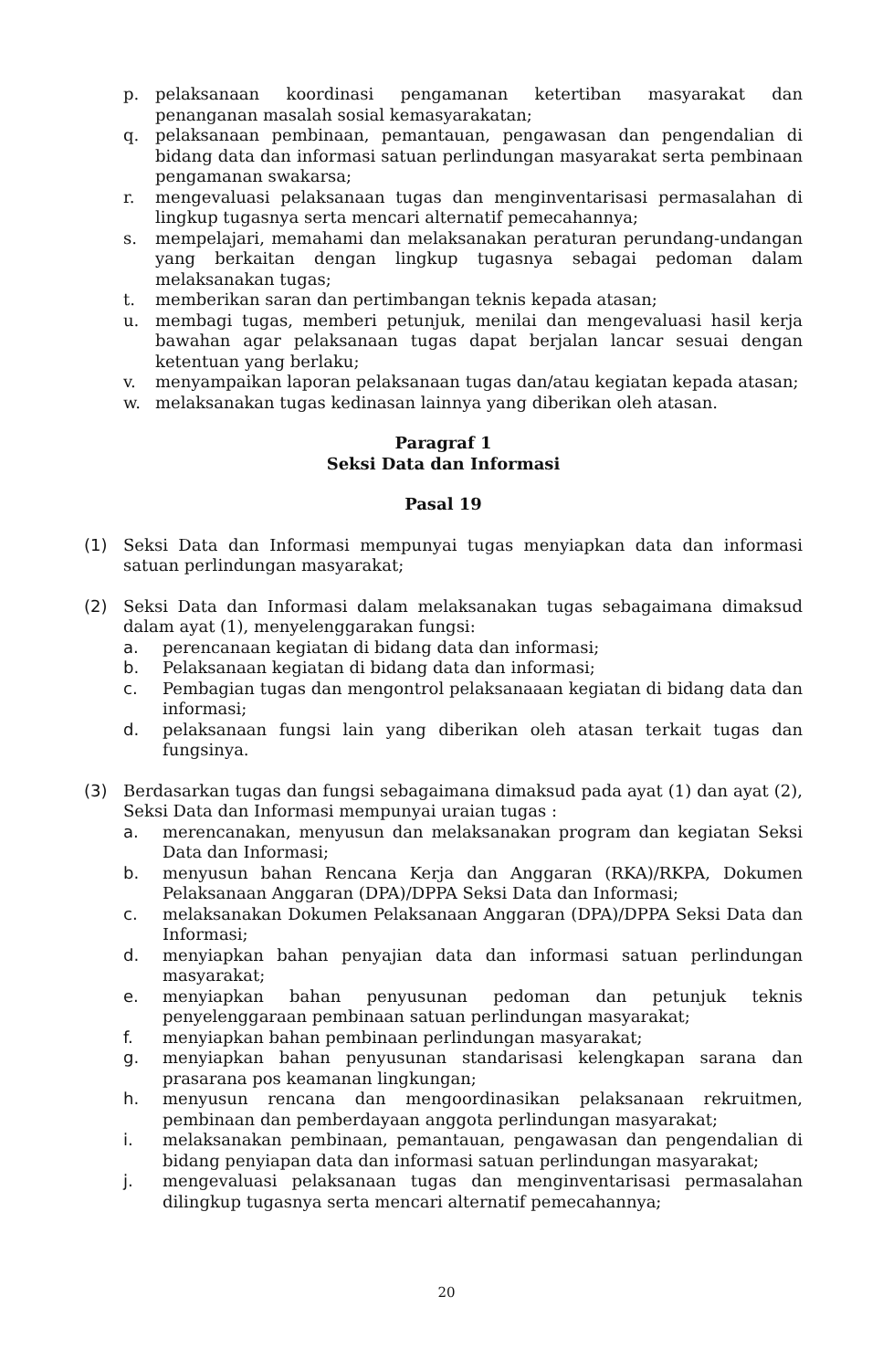p. pelaksanaan koordinasi pengamanan ketertiban masyarakat dan penanganan masalah sosial kemasyarakatan;
q. pelaksanaan pembinaan, pemantauan, pengawasan dan pengendalian di bidang data dan informasi satuan perlindungan masyarakat serta pembinaan pengamanan swakarsa;
r. mengevaluasi pelaksanaan tugas dan menginventarisasi permasalahan di lingkup tugasnya serta mencari alternatif pemecahannya;
s. mempelajari, memahami dan melaksanakan peraturan perundang-undangan yang berkaitan dengan lingkup tugasnya sebagai pedoman dalam melaksanakan tugas;
t. memberikan saran dan pertimbangan teknis kepada atasan;
u. membagi tugas, memberi petunjuk, menilai dan mengevaluasi hasil kerja bawahan agar pelaksanaan tugas dapat berjalan lancar sesuai dengan ketentuan yang berlaku;
v. menyampaikan laporan pelaksanaan tugas dan/atau kegiatan kepada atasan;
w. melaksanakan tugas kedinasan lainnya yang diberikan oleh atasan.
Paragraf 1
Seksi Data dan Informasi
Pasal 19
(1) Seksi Data dan Informasi mempunyai tugas menyiapkan data dan informasi satuan perlindungan masyarakat;
(2) Seksi Data dan Informasi dalam melaksanakan tugas sebagaimana dimaksud dalam ayat (1), menyelenggarakan fungsi:
a. perencanaan kegiatan di bidang data dan informasi;
b. Pelaksanaan kegiatan di bidang data dan informasi;
c. Pembagian tugas dan mengontrol pelaksanaaan kegiatan di bidang data dan informasi;
d. pelaksanaan fungsi lain yang diberikan oleh atasan terkait tugas dan fungsinya.
(3) Berdasarkan tugas dan fungsi sebagaimana dimaksud pada ayat (1) dan ayat (2), Seksi Data dan Informasi mempunyai uraian tugas :
a. merencanakan, menyusun dan melaksanakan program dan kegiatan Seksi Data dan Informasi;
b. menyusun bahan Rencana Kerja dan Anggaran (RKA)/RKPA, Dokumen Pelaksanaan Anggaran (DPA)/DPPA Seksi Data dan Informasi;
c. melaksanakan Dokumen Pelaksanaan Anggaran (DPA)/DPPA Seksi Data dan Informasi;
d. menyiapkan bahan penyajian data dan informasi satuan perlindungan masyarakat;
e. menyiapkan bahan penyusunan pedoman dan petunjuk teknis penyelenggaraan pembinaan satuan perlindungan masyarakat;
f. menyiapkan bahan pembinaan perlindungan masyarakat;
g. menyiapkan bahan penyusunan standarisasi kelengkapan sarana dan prasarana pos keamanan lingkungan;
h. menyusun rencana dan mengoordinasikan pelaksanaan rekruitmen, pembinaan dan pemberdayaan anggota perlindungan masyarakat;
i. melaksanakan pembinaan, pemantauan, pengawasan dan pengendalian di bidang penyiapan data dan informasi satuan perlindungan masyarakat;
j. mengevaluasi pelaksanaan tugas dan menginventarisasi permasalahan dilingkup tugasnya serta mencari alternatif pemecahannya;
20